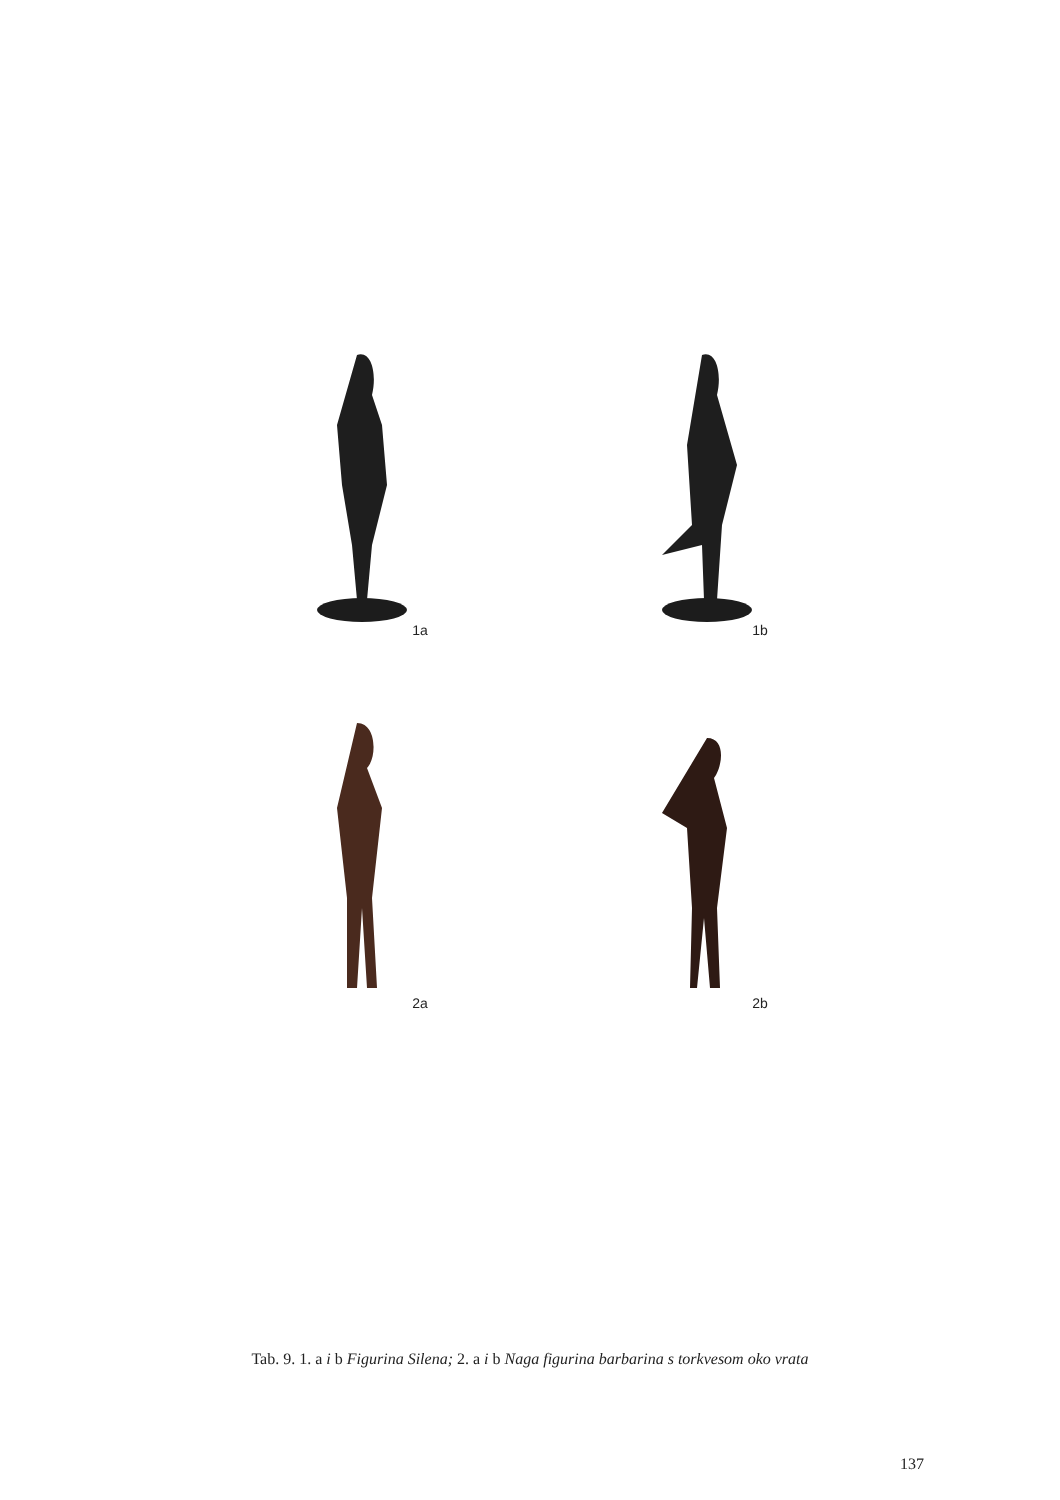1a 1b
2a 2b
Tab. 9. 1. a i b Figurina Silena; 2. a i b Naga figurina barbarina s torkvesom oko vrata
137